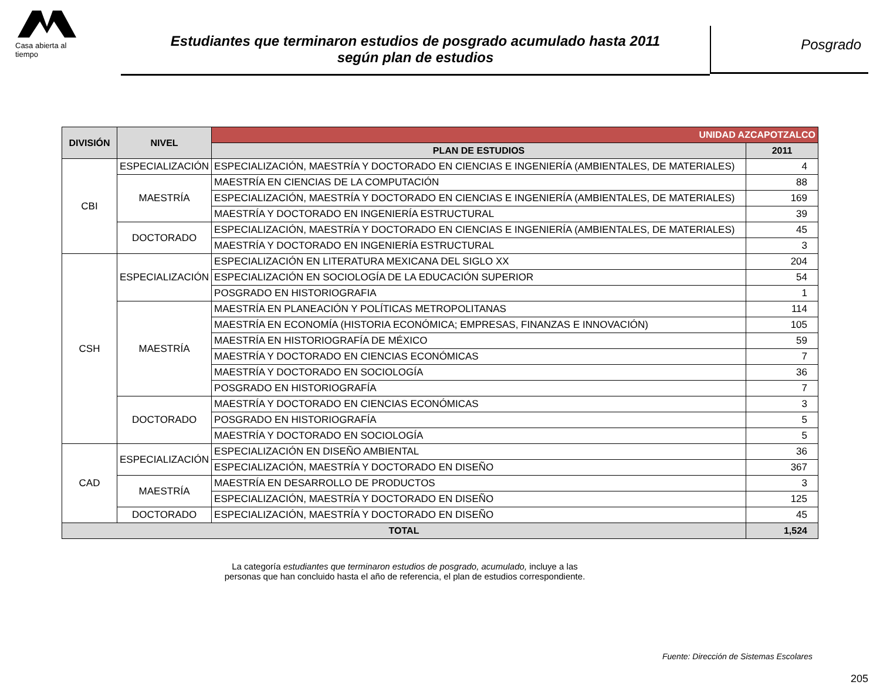Casa abierta al tiempo
Estudiantes que terminaron estudios de posgrado acumulado hasta 2011
según plan de estudios
Posgrado
| DIVISIÓN | NIVEL | UNIDAD AZCAPOTZALCO | |
| --- | --- | --- | --- |
| | | PLAN DE ESTUDIOS | 2011 |
| CBI | ESPECIALIZACIÓN | ESPECIALIZACIÓN, MAESTRÍA Y DOCTORADO EN CIENCIAS E INGENIERÍA (AMBIENTALES, DE MATERIALES) | 4 |
| | MAESTRÍA | MAESTRÍA EN CIENCIAS DE LA COMPUTACIÓN | 88 |
| | | ESPECIALIZACIÓN, MAESTRÍA Y DOCTORADO EN CIENCIAS E INGENIERÍA (AMBIENTALES, DE MATERIALES) | 169 |
| | | MAESTRÍA Y DOCTORADO EN INGENIERÍA ESTRUCTURAL | 39 |
| | DOCTORADO | ESPECIALIZACIÓN, MAESTRÍA Y DOCTORADO EN CIENCIAS E INGENIERÍA (AMBIENTALES, DE MATERIALES) | 45 |
| | | MAESTRÍA Y DOCTORADO EN INGENIERÍA ESTRUCTURAL | 3 |
| CSH | ESPECIALIZACIÓN | ESPECIALIZACIÓN EN LITERATURA MEXICANA DEL SIGLO XX | 204 |
| | | ESPECIALIZACIÓN EN SOCIOLOGÍA DE LA EDUCACIÓN SUPERIOR | 54 |
| | | POSGRADO EN HISTORIOGRAFIA | 1 |
| | MAESTRÍA | MAESTRÍA EN PLANEACIÓN Y POLÍTICAS METROPOLITANAS | 114 |
| | | MAESTRÍA EN ECONOMÍA (HISTORIA ECONÓMICA; EMPRESAS, FINANZAS E INNOVACIÓN) | 105 |
| | | MAESTRÍA EN HISTORIOGRAFÍA DE MÉXICO | 59 |
| | | MAESTRÍA Y DOCTORADO EN CIENCIAS ECONÓMICAS | 7 |
| | | MAESTRÍA Y DOCTORADO EN SOCIOLOGÍA | 36 |
| | | POSGRADO EN HISTORIOGRAFÍA | 7 |
| | DOCTORADO | MAESTRÍA Y DOCTORADO EN CIENCIAS ECONÓMICAS | 3 |
| | | POSGRADO EN HISTORIOGRAFÍA | 5 |
| | | MAESTRÍA Y DOCTORADO EN SOCIOLOGÍA | 5 |
| CAD | ESPECIALIZACIÓN | ESPECIALIZACIÓN EN DISEÑO AMBIENTAL | 36 |
| | | ESPECIALIZACIÓN, MAESTRÍA Y DOCTORADO EN DISEÑO | 367 |
| | MAESTRÍA | MAESTRÍA EN DESARROLLO DE PRODUCTOS | 3 |
| | | ESPECIALIZACIÓN, MAESTRÍA Y DOCTORADO EN DISEÑO | 125 |
| | DOCTORADO | ESPECIALIZACIÓN, MAESTRÍA Y DOCTORADO EN DISEÑO | 45 |
| TOTAL | | | 1,524 |
La categoría estudiantes que terminaron estudios de posgrado, acumulado, incluye a las
personas que han concluido hasta el año de referencia, el plan de estudios correspondiente.
Fuente: Dirección de Sistemas Escolares
205